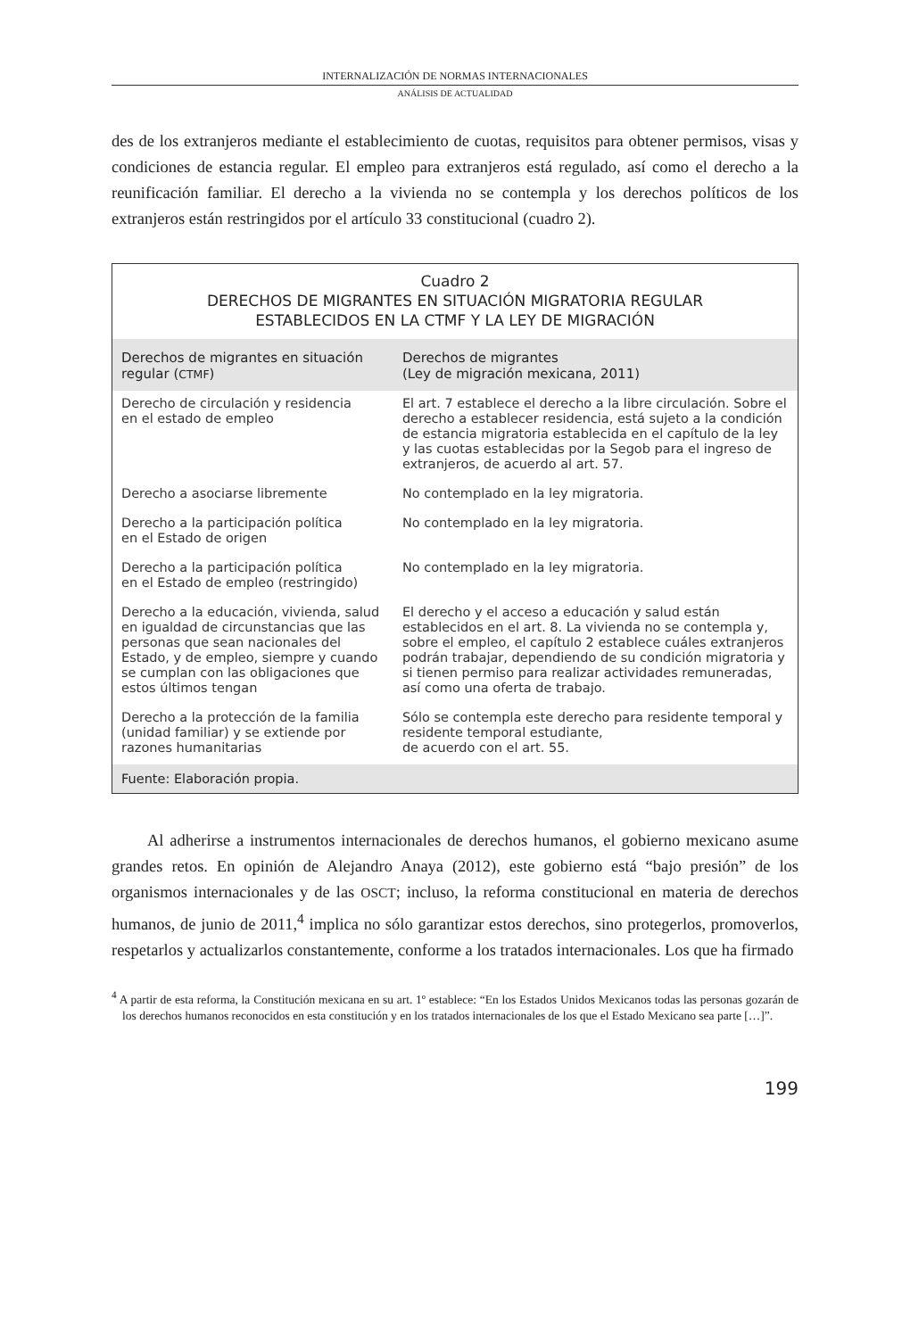INTERNALIZACIÓN DE NORMAS INTERNACIONALES
ANÁLISIS DE ACTUALIDAD
des de los extranjeros mediante el establecimiento de cuotas, requisitos para obtener permisos, visas y condiciones de estancia regular. El empleo para extranjeros está regulado, así como el derecho a la reunificación familiar. El derecho a la vivienda no se contempla y los derechos políticos de los extranjeros están restringidos por el artículo 33 constitucional (cuadro 2).
Cuadro 2
DERECHOS DE MIGRANTES EN SITUACIÓN MIGRATORIA REGULAR
ESTABLECIDOS EN LA CTMF Y LA LEY DE MIGRACIÓN
| Derechos de migrantes en situación regular ( CTMF ) | Derechos de migrantes (Ley de migración mexicana, 2011) |
| --- | --- |
| Derecho de circulación y residencia en el estado de empleo | El art. 7 establece el derecho a la libre circulación. Sobre el derecho a establecer residencia, está sujeto a la condición de estancia migratoria establecida en el capítulo de la ley y las cuotas establecidas por la Segob para el ingreso de extranjeros, de acuerdo al art. 57. |
| Derecho a asociarse libremente | No contemplado en la ley migratoria. |
| Derecho a la participación política en el Estado de origen | No contemplado en la ley migratoria. |
| Derecho a la participación política en el Estado de empleo (restringido) | No contemplado en la ley migratoria. |
| Derecho a la educación, vivienda, salud en igualdad de circunstancias que las personas que sean nacionales del Estado, y de empleo, siempre y cuando se cumplan con las obligaciones que estos últimos tengan | El derecho y el acceso a educación y salud están establecidos en el art. 8. La vivienda no se contempla y, sobre el empleo, el capítulo 2 establece cuáles extranjeros podrán trabajar, dependiendo de su condición migratoria y si tienen permiso para realizar actividades remuneradas, así como una oferta de trabajo. |
| Derecho a la protección de la familia (unidad familiar) y se extiende por razones humanitarias | Sólo se contempla este derecho para residente temporal y residente temporal estudiante, de acuerdo con el art. 55. |
Fuente: Elaboración propia.
Al adherirse a instrumentos internacionales de derechos humanos, el gobierno mexicano asume grandes retos. En opinión de Alejandro Anaya (2012), este gobierno está “bajo presión” de los organismos internacionales y de las OSCT; incluso, la reforma constitucional en materia de derechos humanos, de junio de 2011,<sup>4</sup> implica no sólo garantizar estos derechos, sino protegerlos, promoverlos, respetarlos y actualizarlos constantemente, conforme a los tratados internacionales. Los que ha firmado
<sup>4</sup> A partir de esta reforma, la Constitución mexicana en su art. 1º establece: “En los Estados Unidos Mexicanos todas las personas gozarán de los derechos humanos reconocidos en esta constitución y en los tratados internacionales de los que el Estado Mexicano sea parte […]”.
199